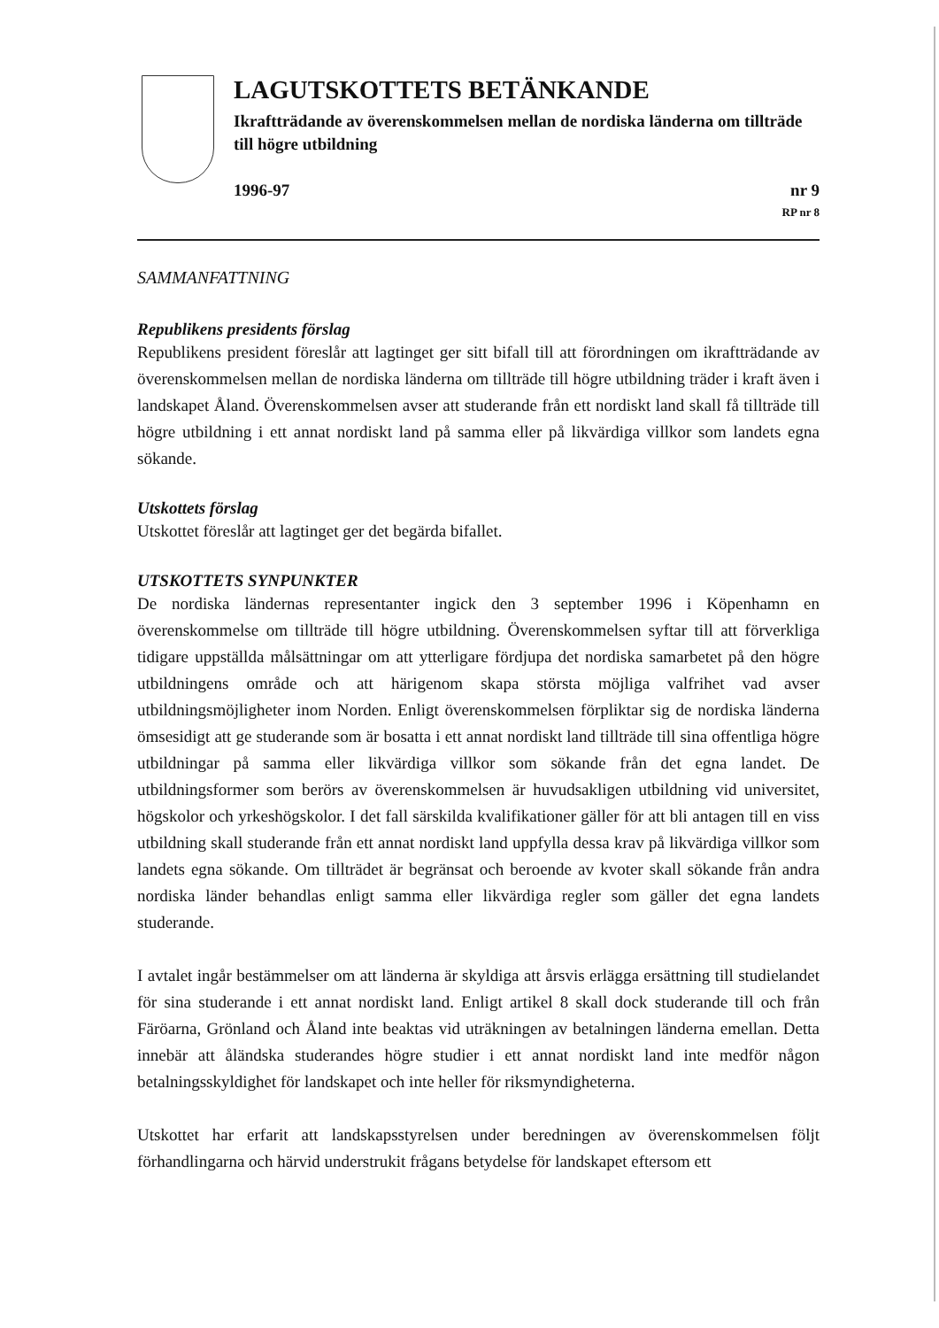LAGUTSKOTTETS BETÄNKANDE
Ikraftträdande av överenskommelsen mellan de nordiska länderna om tillträde till högre utbildning
1996-97 nr 9
RP nr 8
SAMMANFATTNING
Republikens presidents förslag
Republikens president föreslår att lagtinget ger sitt bifall till att förordningen om ikraftträdande av överenskommelsen mellan de nordiska länderna om tillträde till högre utbildning träder i kraft även i landskapet Åland. Överenskommelsen avser att studerande från ett nordiskt land skall få tillträde till högre utbildning i ett annat nordiskt land på samma eller på likvärdiga villkor som landets egna sökande.
Utskottets förslag
Utskottet föreslår att lagtinget ger det begärda bifallet.
UTSKOTTETS SYNPUNKTER
De nordiska ländernas representanter ingick den 3 september 1996 i Köpenhamn en överenskommelse om tillträde till högre utbildning. Överenskommelsen syftar till att förverkliga tidigare uppställda målsättningar om att ytterligare fördjupa det nordiska samarbetet på den högre utbildningens område och att härigenom skapa största möjliga valfrihet vad avser utbildningsmöjligheter inom Norden. Enligt överenskommelsen förpliktar sig de nordiska länderna ömsesidigt att ge studerande som är bosatta i ett annat nordiskt land tillträde till sina offentliga högre utbildningar på samma eller likvärdiga villkor som sökande från det egna landet. De utbildningsformer som berörs av överenskommelsen är huvudsakligen utbildning vid universitet, högskolor och yrkeshögskolor. I det fall särskilda kvalifikationer gäller för att bli antagen till en viss utbildning skall studerande från ett annat nordiskt land uppfylla dessa krav på likvärdiga villkor som landets egna sökande. Om tillträdet är begränsat och beroende av kvoter skall sökande från andra nordiska länder behandlas enligt samma eller likvärdiga regler som gäller det egna landets studerande.
I avtalet ingår bestämmelser om att länderna är skyldiga att årsvis erlägga ersättning till studielandet för sina studerande i ett annat nordiskt land. Enligt artikel 8 skall dock studerande till och från Färöarna, Grönland och Åland inte beaktas vid uträkningen av betalningen länderna emellan. Detta innebär att åländska studerandes högre studier i ett annat nordiskt land inte medför någon betalningsskyldighet för landskapet och inte heller för riksmyndigheterna.
Utskottet har erfarit att landskapsstyrelsen under beredningen av överenskommelsen följt förhandlingarna och härvid understrukit frågans betydelse för landskapet eftersom ett